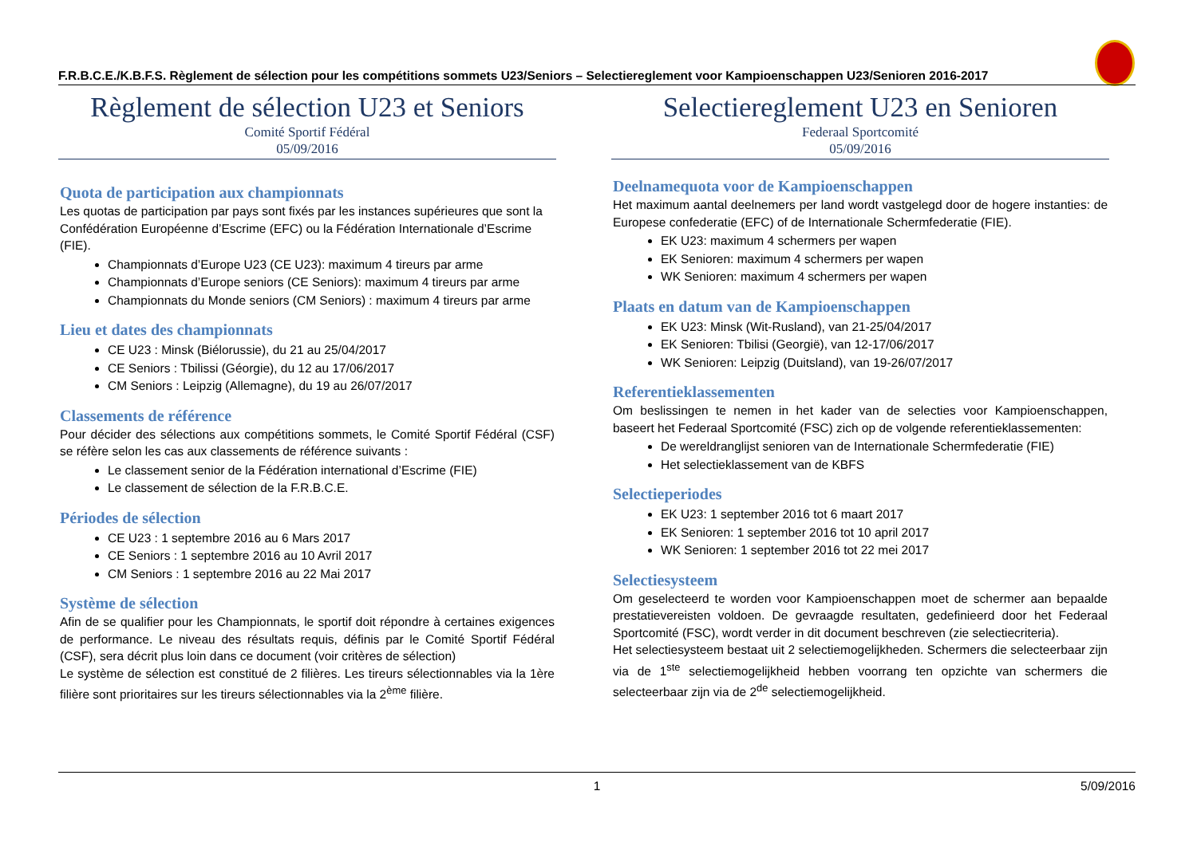F.R.B.C.E./K.B.F.S. Règlement de sélection pour les compétitions sommets U23/Seniors – Selectiereglement voor Kampioenschappen U23/Senioren 2016-2017
Règlement de sélection U23 et Seniors
Comité Sportif Fédéral
05/09/2016
Quota de participation aux championnats
Les quotas de participation par pays sont fixés par les instances supérieures que sont la Confédération Européenne d’Escrime (EFC) ou la Fédération Internationale d’Escrime (FIE).
Championnats d’Europe U23 (CE U23): maximum 4 tireurs par arme
Championnats d’Europe seniors (CE Seniors): maximum 4 tireurs par arme
Championnats du Monde seniors (CM Seniors) : maximum 4 tireurs par arme
Lieu et dates des championnats
CE U23 : Minsk (Biélorussie), du 21 au 25/04/2017
CE Seniors : Tbilissi (Géorgie), du 12 au 17/06/2017
CM Seniors : Leipzig (Allemagne), du 19 au 26/07/2017
Classements de référence
Pour décider des sélections aux compétitions sommets, le Comité Sportif Fédéral (CSF) se réfère selon les cas aux classements de référence suivants :
Le classement senior de la Fédération international d’Escrime (FIE)
Le classement de sélection de la F.R.B.C.E.
Périodes de sélection
CE U23 : 1 septembre 2016 au 6 Mars 2017
CE Seniors : 1 septembre 2016 au 10 Avril 2017
CM Seniors : 1 septembre 2016 au 22 Mai 2017
Système de sélection
Afin de se qualifier pour les Championnats, le sportif doit répondre à certaines exigences de performance. Le niveau des résultats requis, définis par le Comité Sportif Fédéral (CSF), sera décrit plus loin dans ce document (voir critères de sélection)
Le système de sélection est constitué de 2 filières. Les tireurs sélectionnables via la 1ère filière sont prioritaires sur les tireurs sélectionnables via la 2<sup>ème</sup> filière.
Selectiereglement U23 en Senioren
Federaal Sportcomité
05/09/2016
Deelnamequota voor de Kampioenschappen
Het maximum aantal deelnemers per land wordt vastgelegd door de hogere instanties: de Europese confederatie (EFC) of de Internationale Schermfederatie (FIE).
EK U23: maximum 4 schermers per wapen
EK Senioren: maximum 4 schermers per wapen
WK Senioren: maximum 4 schermers per wapen
Plaats en datum van de Kampioenschappen
EK U23: Minsk (Wit-Rusland), van 21-25/04/2017
EK Senioren: Tbilisi (Georgië), van 12-17/06/2017
WK Senioren: Leipzig (Duitsland), van 19-26/07/2017
Referentieklassementen
Om beslissingen te nemen in het kader van de selecties voor Kampioenschappen, baseert het Federaal Sportcomité (FSC) zich op de volgende referentieklassementen:
De wereldranglijst senioren van de Internationale Schermfederatie (FIE)
Het selectieklassement van de KBFS
Selectieperiodes
EK U23: 1 september 2016 tot 6 maart 2017
EK Senioren: 1 september 2016 tot 10 april 2017
WK Senioren: 1 september 2016 tot 22 mei 2017
Selectiesysteem
Om geselecteerd te worden voor Kampioenschappen moet de schermer aan bepaalde prestatievereisten voldoen. De gevraagde resultaten, gedefinieerd door het Federaal Sportcomité (FSC), wordt verder in dit document beschreven (zie selectiecriteria).
Het selectiesysteem bestaat uit 2 selectiemogelijkheden. Schermers die selecteerbaar zijn via de 1<sup>ste</sup> selectiemogelijkheid hebben voorrang ten opzichte van schermers die selecteerbaar zijn via de 2<sup>de</sup> selectiemogelijkheid.
1 5/09/2016